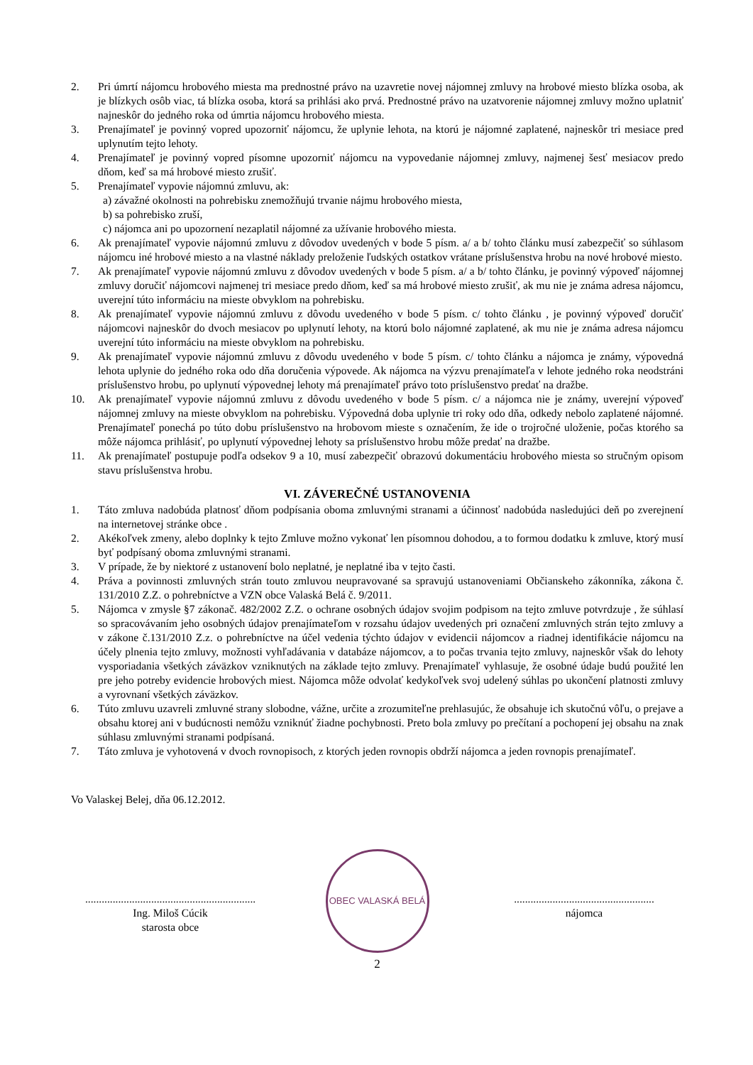2. Pri úmrtí nájomcu hrobového miesta ma prednostné právo na uzavretie novej nájomnej zmluvy na hrobové miesto blízka osoba, ak je blízkych osôb viac, tá blízka osoba, ktorá sa prihlási ako prvá. Prednostné právo na uzatvorenie nájomnej zmluvy možno uplatniť najneskôr do jedného roka od úmrtia nájomcu hrobového miesta.
3. Prenajímateľ je povinný vopred upozorniť nájomcu, že uplynie lehota, na ktorú je nájomné zaplatené, najneskôr tri mesiace pred uplynutím tejto lehoty.
4. Prenajímateľ je povinný vopred písomne upozorniť nájomcu na vypovedanie nájomnej zmluvy, najmenej šesť mesiacov predo dňom, keď sa má hrobové miesto zrušiť.
5. Prenajímateľ vypovie nájomnú zmluvu, ak:
a) závažné okolnosti na pohrebisku znemožňujú trvanie nájmu hrobového miesta,
b) sa pohrebisko zruší,
c) nájomca ani po upozornení nezaplatil nájomné za užívanie hrobového miesta.
6. Ak prenajímateľ vypovie nájomnú zmluvu z dôvodov uvedených v bode 5 písm. a/ a b/ tohto článku musí zabezpečiť so súhlasom nájomcu iné hrobové miesto a na vlastné náklady preloženie ľudských ostatkov vrátane príslušenstva hrobu na nové hrobové miesto.
7. Ak prenajímateľ vypovie nájomnú zmluvu z dôvodov uvedených v bode 5 písm. a/ a b/ tohto článku, je povinný výpoveď nájomnej zmluvy doručiť nájomcovi najmenej tri mesiace predo dňom, keď sa má hrobové miesto zrušiť, ak mu nie je známa adresa nájomcu, uverejní túto informáciu na mieste obvyklom na pohrebisku.
8. Ak prenajímateľ vypovie nájomnú zmluvu z dôvodu uvedeného v bode 5 písm. c/ tohto článku , je povinný výpoveď doručiť nájomcovi najneskôr do dvoch mesiacov po uplynutí lehoty, na ktorú bolo nájomné zaplatené, ak mu nie je známa adresa nájomcu uverejní túto informáciu na mieste obvyklom na pohrebisku.
9. Ak prenajímateľ vypovie nájomnú zmluvu z dôvodu uvedeného v bode 5 písm. c/ tohto článku a nájomca je známy, výpovedná lehota uplynie do jedného roka odo dňa doručenia výpovede. Ak nájomca na výzvu prenajímateľa v lehote jedného roka neodstráni príslušenstvo hrobu, po uplynutí výpovednej lehoty má prenajímateľ právo toto príslušenstvo predať na dražbe.
10. Ak prenajímateľ vypovie nájomnú zmluvu z dôvodu uvedeného v bode 5 písm. c/ a nájomca nie je známy, uverejní výpoveď nájomnej zmluvy na mieste obvyklom na pohrebisku. Výpovedná doba uplynie tri roky odo dňa, odkedy nebolo zaplatené nájomné. Prenajímateľ ponechá po túto dobu príslušenstvo na hrobovom mieste s označením, že ide o trojročné uloženie, počas ktorého sa môže nájomca prihlásiť, po uplynutí výpovednej lehoty sa príslušenstvo hrobu môže predať na dražbe.
11. Ak prenajímateľ postupuje podľa odsekov 9 a 10, musí zabezpečiť obrazovú dokumentáciu hrobového miesta so stručným opisom stavu príslušenstva hrobu.
VI. ZÁVEREČNÉ USTANOVENIA
1. Táto zmluva nadobúda platnosť dňom podpísania oboma zmluvnými stranami a účinnosť nadobúda nasledujúci deň po zverejnení na internetovej stránke obce .
2. Akékoľvek zmeny, alebo doplnky k tejto Zmluve možno vykonať len písomnou dohodou, a to formou dodatku k zmluve, ktorý musí byť podpísaný oboma zmluvnými stranami.
3. V prípade, že by niektoré z ustanovení bolo neplatné, je neplatné iba v tejto časti.
4. Práva a povinnosti zmluvných strán touto zmluvou neupravované sa spravujú ustanoveniami Občianskeho zákonníka, zákona č. 131/2010 Z.Z. o pohrebníctve a VZN obce Valaská Belá č. 9/2011.
5. Nájomca v zmysle §7 zákonač. 482/2002 Z.Z. o ochrane osobných údajov svojim podpisom na tejto zmluve potvrdzuje , že súhlasí so spracovávaním jeho osobných údajov prenajímateľom v rozsahu údajov uvedených pri označení zmluvných strán tejto zmluvy a v zákone č.131/2010 Z.z. o pohrebníctve na účel vedenia týchto údajov v evidencii nájomcov a riadnej identifikácie nájomcu na účely plnenia tejto zmluvy, možnosti vyhľadávania v databáze nájomcov, a to počas trvania tejto zmluvy, najneskôr však do lehoty vysporiadania všetkých záväzkov vzniknutých na základe tejto zmluvy. Prenajímateľ vyhlasuje, že osobné údaje budú použité len pre jeho potreby evidencie hrobových miest. Nájomca môže odvolať kedykoľvek svoj udelený súhlas po ukončení platnosti zmluvy a vyrovnaní všetkých záväzkov.
6. Túto zmluvu uzavreli zmluvné strany slobodne, vážne, určite a zrozumiteľne prehlasujúc, že obsahuje ich skutočnú vôľu, o prejave a obsahu ktorej ani v budúcnosti nemôžu vzniknúť žiadne pochybnosti. Preto bola zmluvy po prečítaní a pochopení jej obsahu na znak súhlasu zmluvnými stranami podpísaná.
7. Táto zmluva je vyhotovená v dvoch rovnopisoch, z ktorých jeden rovnopis obdrží nájomca a jeden rovnopis prenajímateľ.
Vo Valaskej Belej, dňa 06.12.2012.
..............................................................
Ing. Miloš Cúcik
starosta obce
OBEC VALASKÁ BELÁ
...................................................
nájomca
2